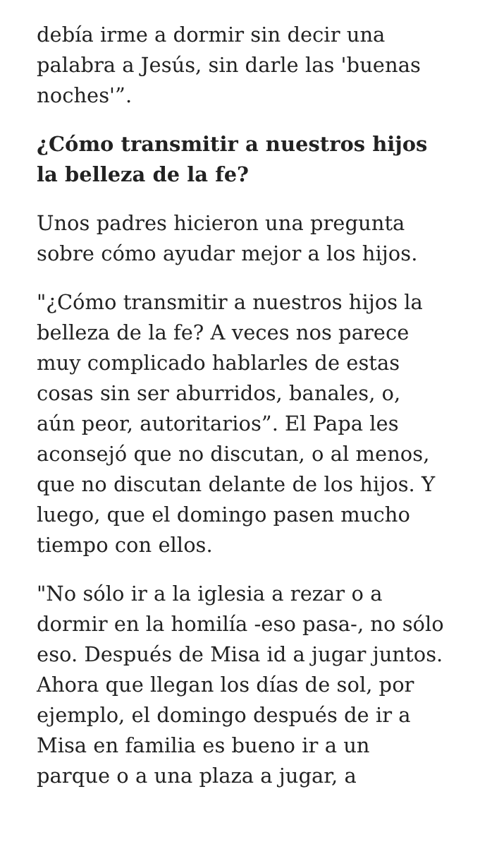debía irme a dormir sin decir una palabra a Jesús, sin darle las 'buenas noches'”.
¿Cómo transmitir a nuestros hijos la belleza de la fe?
Unos padres hicieron una pregunta sobre cómo ayudar mejor a los hijos.
"¿Cómo transmitir a nuestros hijos la belleza de la fe? A veces nos parece muy complicado hablarles de estas cosas sin ser aburridos, banales, o, aún peor, autoritarios”. El Papa les aconsejó que no discutan, o al menos, que no discutan delante de los hijos. Y luego, que el domingo pasen mucho tiempo con ellos.
"No sólo ir a la iglesia a rezar o a dormir en la homilía -eso pasa-, no sólo eso. Después de Misa id a jugar juntos. Ahora que llegan los días de sol, por ejemplo, el domingo después de ir a Misa en familia es bueno ir a un parque o a una plaza a jugar, a